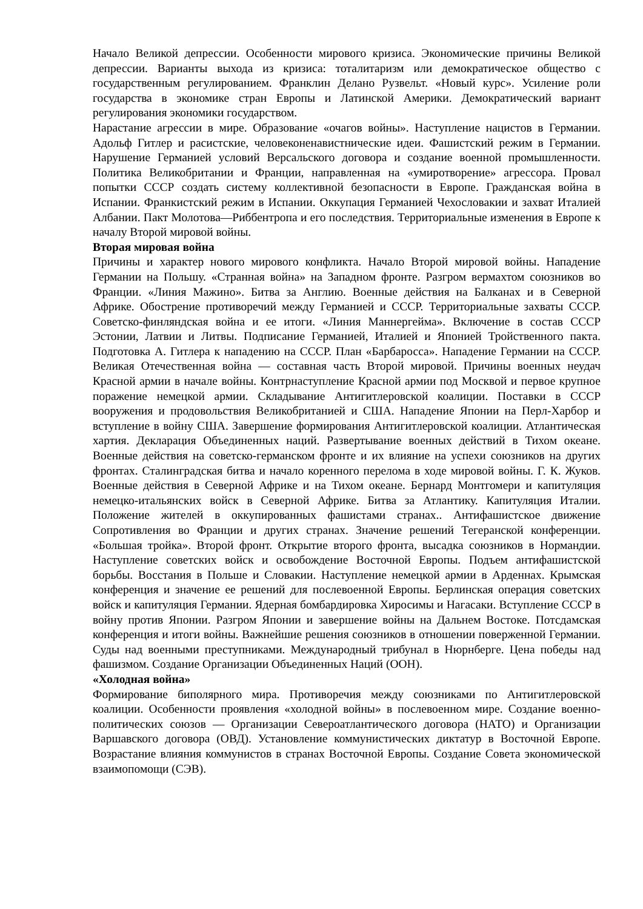Начало Великой депрессии. Особенности мирового кризиса. Экономические причины Великой депрессии. Варианты выхода из кризиса: тоталитаризм или демократическое общество с государственным регулированием. Франклин Делано Рузвельт. «Новый курс». Усиление роли государства в экономике стран Европы и Латинской Америки. Демократический вариант регулирования экономики государством.
Нарастание агрессии в мире. Образование «очагов войны». Наступление нацистов в Германии. Адольф Гитлер и расистские, человеконенавистнические идеи. Фашистский режим в Германии. Нарушение Германией условий Версальского договора и создание военной промышленности. Политика Великобритании и Франции, направленная на «умиротворение» агрессора. Провал попытки СССР создать систему коллективной безопасности в Европе. Гражданская война в Испании. Франкистский режим в Испании. Оккупация Германией Чехословакии и захват Италией Албании. Пакт Молотова—Риббентропа и его последствия. Территориальные изменения в Европе к началу Второй мировой войны.
Вторая мировая война
Причины и характер нового мирового конфликта. Начало Второй мировой войны. Нападение Германии на Польшу. «Странная война» на Западном фронте. Разгром вермахтом союзников во Франции. «Линия Мажино». Битва за Англию. Военные действия на Балканах и в Северной Африке. Обострение противоречий между Германией и СССР. Территориальные захваты СССР. Советско-финляндская война и ее итоги. «Линия Маннергейма». Включение в состав СССР Эстонии, Латвии и Литвы. Подписание Германией, Италией и Японией Тройственного пакта. Подготовка А. Гитлера к нападению на СССР. План «Барбаросса». Нападение Германии на СССР. Великая Отечественная война — составная часть Второй мировой. Причины военных неудач Красной армии в начале войны. Контрнаступление Красной армии под Москвой и первое крупное поражение немецкой армии. Складывание Антигитлеровской коалиции. Поставки в СССР вооружения и продовольствия Великобританией и США. Нападение Японии на Перл-Харбор и вступление в войну США. Завершение формирования Антигитлеровской коалиции. Атлантическая хартия. Декларация Объединенных наций. Развертывание военных действий в Тихом океане. Военные действия на советско-германском фронте и их влияние на успехи союзников на других фронтах. Сталинградская битва и начало коренного перелома в ходе мировой войны. Г. К. Жуков. Военные действия в Северной Африке и на Тихом океане. Бернард Монтгомери и капитуляция немецко-итальянских войск в Северной Африке. Битва за Атлантику. Капитуляция Италии. Положение жителей в оккупированных фашистами странах.. Антифашистское движение Сопротивления во Франции и других странах. Значение решений Тегеранской конференции. «Большая тройка». Второй фронт. Открытие второго фронта, высадка союзников в Нормандии. Наступление советских войск и освобождение Восточной Европы. Подъем антифашистской борьбы. Восстания в Польше и Словакии. Наступление немецкой армии в Арденнах. Крымская конференция и значение ее решений для послевоенной Европы. Берлинская операция советских войск и капитуляция Германии. Ядерная бомбардировка Хиросимы и Нагасаки. Вступление СССР в войну против Японии. Разгром Японии и завершение войны на Дальнем Востоке. Потсдамская конференция и итоги войны. Важнейшие решения союзников в отношении поверженной Германии. Суды над военными преступниками. Международный трибунал в Нюрнберге. Цена победы над фашизмом. Создание Организации Объединенных Наций (ООН).
«Холодная война»
Формирование биполярного мира. Противоречия между союзниками по Антигитлеровской коалиции. Особенности проявления «холодной войны» в послевоенном мире. Создание военно-политических союзов — Организации Североатлантического договора (НАТО) и Организации Варшавского договора (ОВД). Установление коммунистических диктатур в Восточной Европе. Возрастание влияния коммунистов в странах Восточной Европы. Создание Совета экономической взаимопомощи (СЭВ).